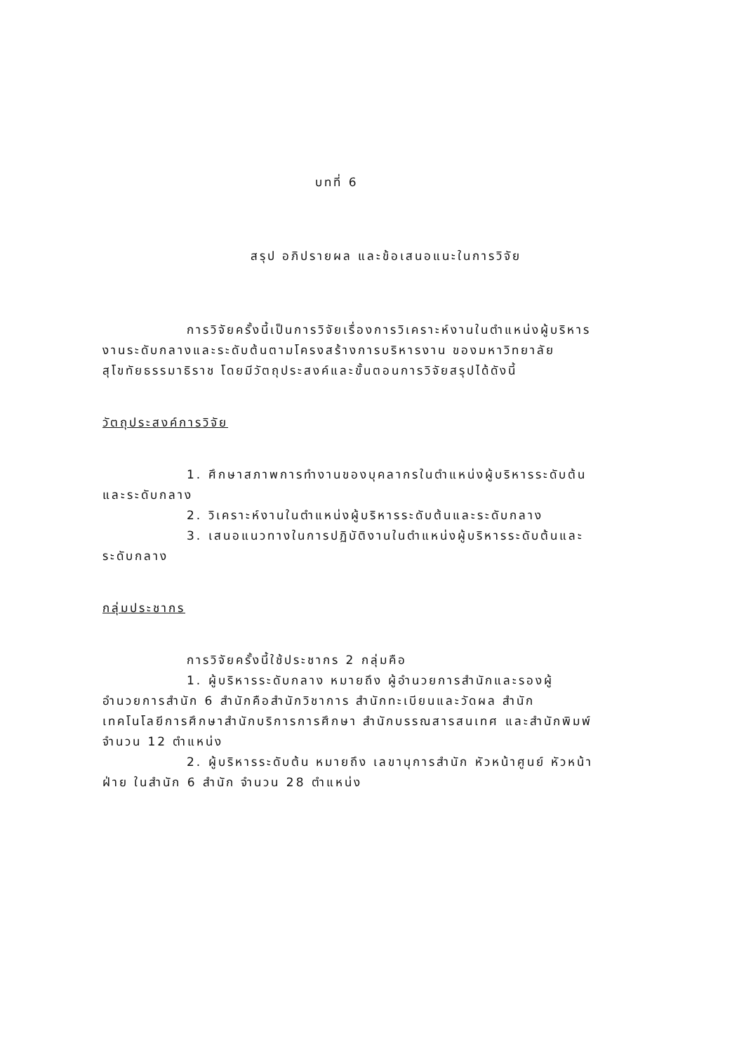บทที่ 6
สรุป อภิปรายผล และข้อเสนอแนะในการวิจัย
การวิจัยครั้งนี้เป็นการวิจัยเรื่องการวิเคราะห์งานในตำแหน่งผู้บริหารงานระดับกลางและระดับต้นตามโครงสร้างการบริหารงาน ของมหาวิทยาลัยสุโขทัยธรรมาธิราช โดยมีวัตถุประสงค์และขั้นตอนการวิจัยสรุปได้ดังนี้
วัตถุประสงค์การวิจัย
1. ศึกษาสภาพการทำงานของบุคลากรในตำแหน่งผู้บริหารระดับต้นและระดับกลาง
2. วิเคราะห์งานในตำแหน่งผู้บริหารระดับต้นและระดับกลาง
3. เสนอแนวทางในการปฏิบัติงานในตำแหน่งผู้บริหารระดับต้นและระดับกลาง
กลุ่มประชากร
การวิจัยครั้งนี้ใช้ประชากร 2 กลุ่มคือ
1. ผู้บริหารระดับกลาง หมายถึง ผู้อำนวยการสำนักและรองผู้อำนวยการสำนัก 6 สำนักคือสำนักวิชาการ สำนักทะเบียนและวัดผล สำนักเทคโนโลยีการศึกษาสำนักบริการการศึกษา สำนักบรรณสารสนเทศ และสำนักพิมพ์ จำนวน 12 ตำแหน่ง
2. ผู้บริหารระดับต้น หมายถึง เลขานุการสำนัก หัวหน้าศูนย์ หัวหน้าฝ่าย ในสำนัก 6 สำนัก จำนวน 28 ตำแหน่ง